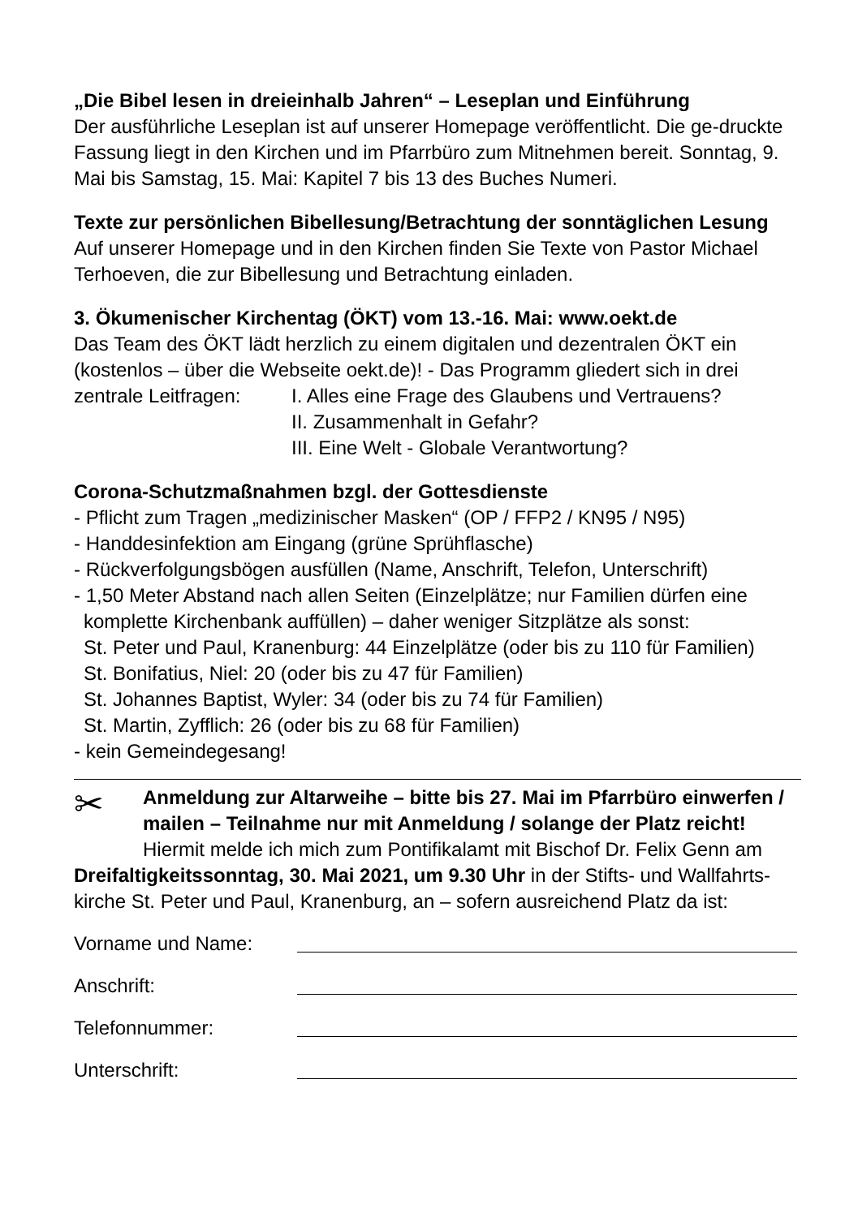„Die Bibel lesen in dreieinhalb Jahren“ – Leseplan und Einführung
Der ausführliche Leseplan ist auf unserer Homepage veröffentlicht. Die ge-druckte Fassung liegt in den Kirchen und im Pfarrbüro zum Mitnehmen bereit. Sonntag, 9. Mai bis Samstag, 15. Mai: Kapitel 7 bis 13 des Buches Numeri.
Texte zur persönlichen Bibellesung/Betrachtung der sonntäglichen Lesung
Auf unserer Homepage und in den Kirchen finden Sie Texte von Pastor Michael Terhoeven, die zur Bibellesung und Betrachtung einladen.
3. Ökumenischer Kirchentag (ÖKT) vom 13.-16. Mai: www.oekt.de
Das Team des ÖKT lädt herzlich zu einem digitalen und dezentralen ÖKT ein (kostenlos – über die Webseite oekt.de)! - Das Programm gliedert sich in drei
zentrale Leitfragen: I. Alles eine Frage des Glaubens und Vertrauens?
II. Zusammenhalt in Gefahr?
III. Eine Welt - Globale Verantwortung?
Corona-Schutzmaßnahmen bzgl. der Gottesdienste
- Pflicht zum Tragen „medizinischer Masken“ (OP / FFP2 / KN95 / N95)
- Handdesinfektion am Eingang (grüne Sprühflasche)
- Rückverfolgungsbögen ausfüllen (Name, Anschrift, Telefon, Unterschrift)
- 1,50 Meter Abstand nach allen Seiten (Einzelplätze; nur Familien dürfen eine
komplette Kirchenbank auffüllen) – daher weniger Sitzplätze als sonst:
St. Peter und Paul, Kranenburg: 44 Einzelplätze (oder bis zu 110 für Familien)
St. Bonifatius, Niel: 20 (oder bis zu 47 für Familien)
St. Johannes Baptist, Wyler: 34 (oder bis zu 74 für Familien)
St. Martin, Zyfflich: 26 (oder bis zu 68 für Familien)
- kein Gemeindegesang!
✂
Anmeldung zur Altarweihe – bitte bis 27. Mai im Pfarrbüro einwerfen / mailen – Teilnahme nur mit Anmeldung / solange der Platz reicht!
Hiermit melde ich mich zum Pontifikalamt mit Bischof Dr. Felix Genn am Dreifaltigkeitssonntag, 30. Mai 2021, um 9.30 Uhr in der Stifts- und Wallfahrts-kirche St. Peter und Paul, Kranenburg, an – sofern ausreichend Platz da ist:
Vorname und Name:
Anschrift:
Telefonnummer:
Unterschrift: